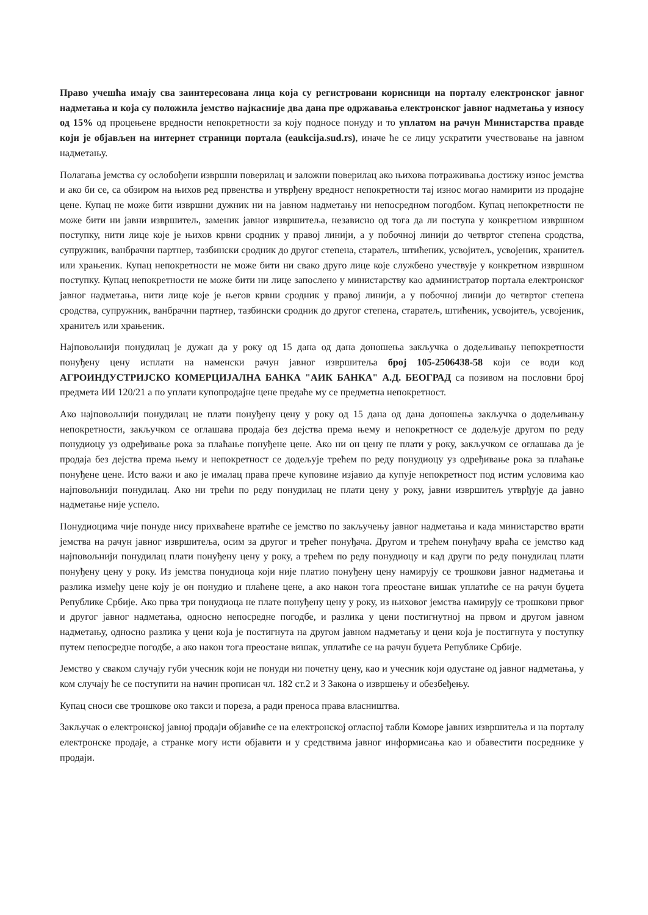Право учешћа имају сва заинтересована лица која су регистровани корисници на порталу електронског јавног надметања и која су положила јемство најкасније два дана пре одржавања електронског јавног надметања у износу од 15% од процењене вредности непокретности за коју подносе понуду и то уплатом на рачун Министарства правде који је објављен на интернет страници портала (eaukcija.sud.rs), иначе ће се лицу ускратити учествовање на јавном надметању.
Полагања јемства су ослобођени извршни поверилац и заложни поверилац ако њихова потраживања достижу износ јемства и ако би се, са обзиром на њихов ред првенства и утврђену вредност непокретности тај износ могао намирити из продајне цене. Купац не може бити извршни дужник ни на јавном надметању ни непосредном погодбом. Купац непокретности не може бити ни јавни извршитељ, заменик јавног извршитеља, независно од тога да ли поступа у конкретном извршном поступку, нити лице које је њихов крвни сродник у правој линији, а у побочној линији до четвртог степена сродства, супружник, ванбрачни партнер, тазбински сродник до другог степена, старатељ, штићеник, усвојитељ, усвојеник, хранитељ или храњеник. Купац непокретности не може бити ни свако друго лице које службено учествује у конкретном извршном поступку. Купац непокретности не може бити ни лице запослено у министарству као администратор портала електронског јавног надметања, нити лице које је његов крвни сродник у правој линији, а у побочној линији до четвртог степена сродства, супружник, ванбрачни партнер, тазбински сродник до другог степена, старатељ, штићеник, усвојитељ, усвојеник, хранитељ или храњеник.
Најповољнији понудилац је дужан да у року од 15 дана од дана доношења закључка о додељивању непокретности понуђену цену исплати на наменски рачун јавног извршитеља број 105-2506438-58 који се води код АГРОИНДУСТРИЈСКО КОМЕРЦИЈАЛНА БАНКА "АИК БАНКА" А.Д. БЕОГРАД са позивом на пословни број предмета ИИ 120/21 а по уплати купопродајне цене предаће му се предметна непокретност.
Ако најповољнији понудилац не плати понуђену цену у року од 15 дана од дана доношења закључка о додељивању непокретности, закључком се оглашава продаја без дејства према њему и непокретност се додељује другом по реду понудиоцу уз одређивање рока за плаћање понуђене цене. Ако ни он цену не плати у року, закључком се оглашава да је продаја без дејства према њему и непокретност се додељује трећем по реду понудиоцу уз одређивање рока за плаћање понуђене цене. Исто важи и ако је ималац права прече куповине изјавио да купује непокретност под истим условима као најповољнији понудилац. Ако ни трећи по реду понудилац не плати цену у року, јавни извршитељ утврђује да јавно надметање није успело.
Понудиоцима чије понуде нису прихваћене вратиће се јемство по закључењу јавног надметања и када министарство врати јемства на рачун јавног извршитеља, осим за другог и трећег понуђача. Другом и трећем понуђачу враћа се јемство кад најповољнији понудилац плати понуђену цену у року, а трећем по реду понудиоцу и кад други по реду понудилац плати понуђену цену у року. Из јемства понудиоца који није платио понуђену цену намирују се трошкови јавног надметања и разлика између цене коју је он понудио и плаћене цене, а ако након тога преостане вишак уплатиће се на рачун буџета Републике Србије. Ако прва три понудиоца не плате понуђену цену у року, из њиховог јемства намирују се трошкови првог и другог јавног надметања, односно непосредне погодбе, и разлика у цени постигнутној на првом и другом јавном надметању, односно разлика у цени која је постигнута на другом јавном надметању и цени која је постигнута у поступку путем непосредне погодбе, а ако након тога преостане вишак, уплатиће се на рачун буџета Републике Србије.
Јемство у сваком случају губи учесник који не понуди ни почетну цену, као и учесник који одустане од јавног надметања, у ком случају ће се поступити на начин прописан чл. 182 ст.2 и 3 Закона о извршењу и обезбеђењу.
Купац сноси све трошкове око такси и пореза, а ради преноса права власништва.
Закључак о електронској јавној продаји објавиће се на електронској огласној табли Коморе јавних извршитеља и на порталу електронске продаје, а странке могу исти објавити и у средствима јавног информисања као и обавестити посреднике у продаји.